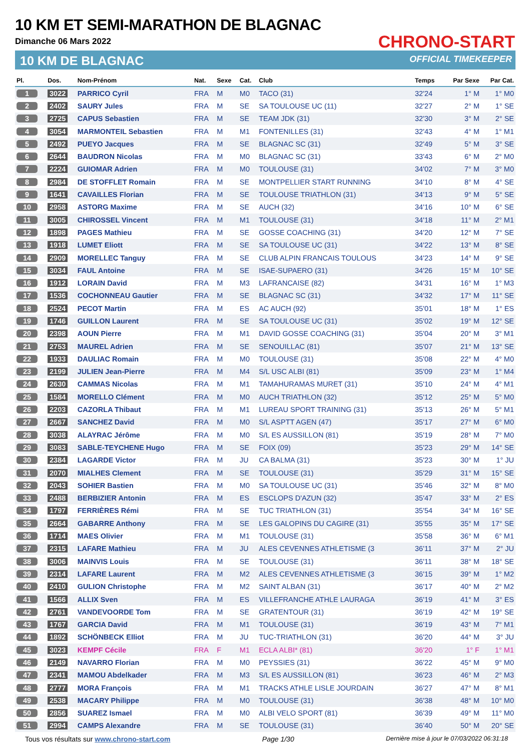10 KM ET SEMI-MARATHON DE BLAGNAC
Dimanche 06 Mars 2022
10 KM DE BLAGNAC
CHRONO-START
OFFICIAL TIMEKEEPER
| Pl. | Dos. | Nom-Prénom | Nat. | Sexe | Cat. | Club | Temps | Par Sexe | Par Cat. |
| --- | --- | --- | --- | --- | --- | --- | --- | --- | --- |
| 1 | 3022 | PARRICO Cyril | FRA | M | M0 | TACO (31) | 32'24 | 1° M | 1° M0 |
| 2 | 2402 | SAURY Jules | FRA | M | SE | SA TOULOUSE UC (11) | 32'27 | 2° M | 1° SE |
| 3 | 2725 | CAPUS Sebastien | FRA | M | SE | TEAM JDK (31) | 32'30 | 3° M | 2° SE |
| 4 | 3054 | MARMONTEIL Sebastien | FRA | M | M1 | FONTENILLES (31) | 32'43 | 4° M | 1° M1 |
| 5 | 2492 | PUEYO Jacques | FRA | M | SE | BLAGNAC SC (31) | 32'49 | 5° M | 3° SE |
| 6 | 2644 | BAUDRON Nicolas | FRA | M | M0 | BLAGNAC SC (31) | 33'43 | 6° M | 2° M0 |
| 7 | 2224 | GUIOMAR Adrien | FRA | M | M0 | TOULOUSE (31) | 34'02 | 7° M | 3° M0 |
| 8 | 2984 | DE STOFFLET Romain | FRA | M | SE | MONTPELLIER START RUNNING | 34'10 | 8° M | 4° SE |
| 9 | 1641 | CAVAILLES Florian | FRA | M | SE | TOULOUSE TRIATHLON (31) | 34'13 | 9° M | 5° SE |
| 10 | 2958 | ASTORG Maxime | FRA | M | SE | AUCH (32) | 34'16 | 10° M | 6° SE |
| 11 | 3005 | CHIROSSEL Vincent | FRA | M | M1 | TOULOUSE (31) | 34'18 | 11° M | 2° M1 |
| 12 | 1898 | PAGES Mathieu | FRA | M | SE | GOSSE COACHING (31) | 34'20 | 12° M | 7° SE |
| 13 | 1918 | LUMET Eliott | FRA | M | SE | SA TOULOUSE UC (31) | 34'22 | 13° M | 8° SE |
| 14 | 2909 | MORELLEC Tanguy | FRA | M | SE | CLUB ALPIN FRANCAIS TOULOUS | 34'23 | 14° M | 9° SE |
| 15 | 3034 | FAUL Antoine | FRA | M | SE | ISAE-SUPAERO (31) | 34'26 | 15° M | 10° SE |
| 16 | 1912 | LORAIN David | FRA | M | M3 | LAFRANCAISE (82) | 34'31 | 16° M | 1° M3 |
| 17 | 1536 | COCHONNEAU Gautier | FRA | M | SE | BLAGNAC SC (31) | 34'32 | 17° M | 11° SE |
| 18 | 2524 | PECOT Martin | FRA | M | ES | AC AUCH (92) | 35'01 | 18° M | 1° ES |
| 19 | 1746 | GUILLON Laurent | FRA | M | SE | SA TOULOUSE UC (31) | 35'02 | 19° M | 12° SE |
| 20 | 2398 | AOUN Pierre | FRA | M | M1 | DAVID GOSSE COACHING (31) | 35'04 | 20° M | 3° M1 |
| 21 | 2753 | MAUREL Adrien | FRA | M | SE | SENOUILLAC (81) | 35'07 | 21° M | 13° SE |
| 22 | 1933 | DAULIAC Romain | FRA | M | M0 | TOULOUSE (31) | 35'08 | 22° M | 4° M0 |
| 23 | 2199 | JULIEN Jean-Pierre | FRA | M | M4 | S/L USC ALBI (81) | 35'09 | 23° M | 1° M4 |
| 24 | 2630 | CAMMAS Nicolas | FRA | M | M1 | TAMAHURAMAS MURET (31) | 35'10 | 24° M | 4° M1 |
| 25 | 1584 | MORELLO Clément | FRA | M | M0 | AUCH TRIATHLON (32) | 35'12 | 25° M | 5° M0 |
| 26 | 2203 | CAZORLA Thibaut | FRA | M | M1 | LUREAU SPORT TRAINING (31) | 35'13 | 26° M | 5° M1 |
| 27 | 2667 | SANCHEZ David | FRA | M | M0 | S/L ASPTT AGEN (47) | 35'17 | 27° M | 6° M0 |
| 28 | 3038 | ALAYRAC Jérôme | FRA | M | M0 | S/L ES AUSSILLON (81) | 35'19 | 28° M | 7° M0 |
| 29 | 3083 | SABLE-TEYCHENE Hugo | FRA | M | SE | FOIX (09) | 35'23 | 29° M | 14° SE |
| 30 | 2384 | LAGARDE Victor | FRA | M | JU | CA BALMA (31) | 35'23 | 30° M | 1° JU |
| 31 | 2070 | MIALHES Clement | FRA | M | SE | TOULOUSE (31) | 35'29 | 31° M | 15° SE |
| 32 | 2043 | SOHIER Bastien | FRA | M | M0 | SA TOULOUSE UC (31) | 35'46 | 32° M | 8° M0 |
| 33 | 2488 | BERBIZIER Antonin | FRA | M | ES | ESCLOPS D'AZUN (32) | 35'47 | 33° M | 2° ES |
| 34 | 1797 | FERRIÈRES Rémi | FRA | M | SE | TUC TRIATHLON (31) | 35'54 | 34° M | 16° SE |
| 35 | 2664 | GABARRE Anthony | FRA | M | SE | LES GALOPINS DU CAGIRE (31) | 35'55 | 35° M | 17° SE |
| 36 | 1714 | MAES Olivier | FRA | M | M1 | TOULOUSE (31) | 35'58 | 36° M | 6° M1 |
| 37 | 2315 | LAFARE Mathieu | FRA | M | JU | ALES CEVENNES ATHLETISME (3 | 36'11 | 37° M | 2° JU |
| 38 | 3006 | MAINVIS Louis | FRA | M | SE | TOULOUSE (31) | 36'11 | 38° M | 18° SE |
| 39 | 2314 | LAFARE Laurent | FRA | M | M2 | ALES CEVENNES ATHLETISME (3 | 36'15 | 39° M | 1° M2 |
| 40 | 2410 | GULION Christophe | FRA | M | M2 | SAINT ALBAN (31) | 36'17 | 40° M | 2° M2 |
| 41 | 1566 | ALLIX Sven | FRA | M | ES | VILLEFRANCHE ATHLE LAURAGA | 36'19 | 41° M | 3° ES |
| 42 | 2761 | VANDEVOORDE Tom | FRA | M | SE | GRATENTOUR (31) | 36'19 | 42° M | 19° SE |
| 43 | 1767 | GARCIA David | FRA | M | M1 | TOULOUSE (31) | 36'19 | 43° M | 7° M1 |
| 44 | 1892 | SCHÖNBECK Elliot | FRA | M | JU | TUC-TRIATHLON (31) | 36'20 | 44° M | 3° JU |
| 45 | 3023 | KEMPF Cécile | FRA | F | M1 | ECLA ALBI* (81) | 36'20 | 1° F | 1° M1 |
| 46 | 2149 | NAVARRO Florian | FRA | M | M0 | PEYSSIES (31) | 36'22 | 45° M | 9° M0 |
| 47 | 2341 | MAMOU Abdelkader | FRA | M | M3 | S/L ES AUSSILLON (81) | 36'23 | 46° M | 2° M3 |
| 48 | 2777 | MORA François | FRA | M | M1 | TRACKS ATHLE LISLE JOURDAIN | 36'27 | 47° M | 8° M1 |
| 49 | 2538 | MACARY Philippe | FRA | M | M0 | TOULOUSE (31) | 36'38 | 48° M | 10° M0 |
| 50 | 2856 | SUAREZ Ismael | FRA | M | M0 | ALBI VELO SPORT (81) | 36'39 | 49° M | 11° M0 |
| 51 | 2994 | CAMPS Alexandre | FRA | M | SE | TOULOUSE (31) | 36'40 | 50° M | 20° SE |
Tous vos résultats sur www.chrono-start.com Page 1/30 Dernière mise à jour le 07/03/2022 06:31:18